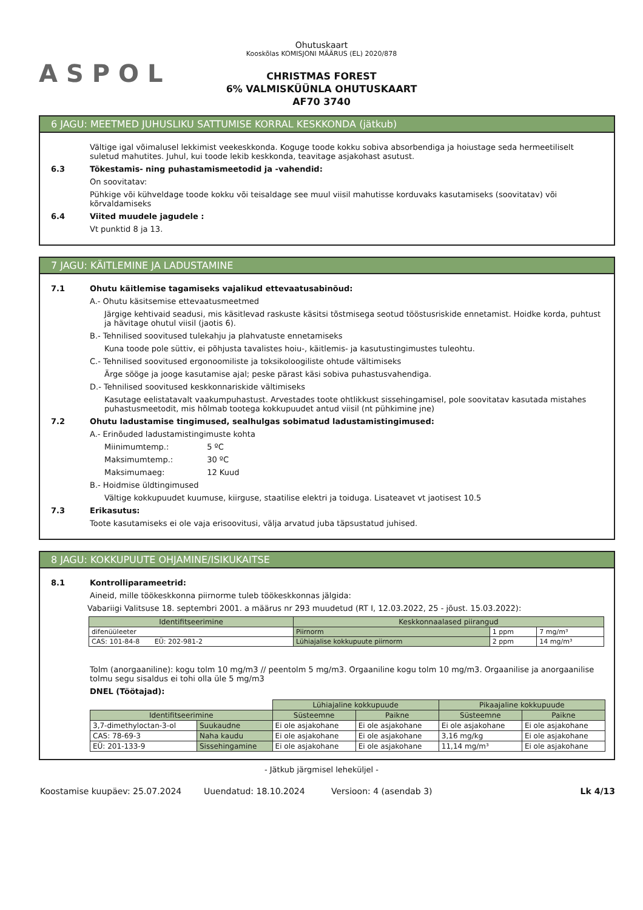ASPOL
Ohutuskaart
Kooskõlas KOMISJONI MÄÄRUS (EL) 2020/878
CHRISTMAS FOREST
6% VALMISKÜÜNLA OHUTUSKAART
AF70 3740
6 JAGU: MEETMED JUHUSLIKU SATTUMISE KORRAL KESKKONDA (jätkub)
Vältige igal võimalusel lekkimist veekeskkonda. Koguge toode kokku sobiva absorbendiga ja hoiustage seda hermeetiliselt suletud mahutites. Juhul, kui toode lekib keskkonda, teavitage asjakohast asutust.
6.3 Tõkestamis- ning puhastamismeetodid ja -vahendid:
On soovitatav:
Pühkige või kühveldage toode kokku või teisaldage see muul viisil mahutisse korduvaks kasutamiseks (soovitatav) või kõrvaldamiseks
6.4 Viited muudele jagudele :
Vt punktid 8 ja 13.
7 JAGU: KÄITLEMINE JA LADUSTAMINE
7.1 Ohutu käitlemise tagamiseks vajalikud ettevaatusabinõud:
A.- Ohutu käsitsemise ettevaatusmeetmed
Järgige kehtivaid seadusi, mis käsitlevad raskuste käsitsi tõstmisega seotud tööstusriskide ennetamist. Hoidke korda, puhtust ja hävitage ohutul viisil (jaotis 6).
B.- Tehnilised soovitused tulekahju ja plahvatuste ennetamiseks
Kuna toode pole süttiv, ei põhjusta tavalistes hoiu-, käitlemis- ja kasutustingimustes tuleohtu.
C.- Tehnilised soovitused ergonoomiliste ja toksikoloogiliste ohtude vältimiseks
Ärge sööge ja jooge kasutamise ajal; peske pärast käsi sobiva puhastusvahendiga.
D.- Tehnilised soovitused keskkonnariskide vältimiseks
Kasutage eelistatavalt vaakumpuhastust. Arvestades toote ohtlikkust sissehingamisel, pole soovitatav kasutada mistahes puhastusmeetodit, mis hõlmab tootega kokkupuudet antud viisil (nt pühkimine jne)
7.2 Ohutu ladustamise tingimused, sealhulgas sobimatud ladustamistingimused:
A.- Erinõuded ladustamistingimuste kohta
Miinimumtemp.: 5 ºC
Maksimumtemp.: 30 ºC
Maksimumaeg: 12 Kuud
B.- Hoidmise üldtingimused
Vältige kokkupuudet kuumuse, kiirguse, staatilise elektri ja toiduga. Lisateavet vt jaotisest 10.5
7.3 Erikasutus:
Toote kasutamiseks ei ole vaja erisoovitusi, välja arvatud juba täpsustatud juhised.
8 JAGU: KOKKUPUUTE OHJAMINE/ISIKUKAITSE
8.1 Kontrolliparameetrid:
Aineid, mille töökeskkonna piirnorme tuleb töökeskkonnas jälgida:
Vabariigi Valitsuse 18. septembri 2001. a määrus nr 293 muudetud (RT I, 12.03.2022, 25 - jõust. 15.03.2022):
| Identifitseerimine | Keskkonnaalased piirangud | | |
| --- | --- | --- | --- |
| difenüüleeter | Piirnorm | 1 ppm | 7 mg/m³ |
| CAS: 101-84-8 EÜ: 202-981-2 | Lühiajalise kokkupuute piirnorm | 2 ppm | 14 mg/m³ |
Tolm (anorgaaniline): kogu tolm 10 mg/m3 // peentolm 5 mg/m3. Orgaaniline kogu tolm 10 mg/m3. Orgaanilise ja anorgaanilise tolmu segu sisaldus ei tohi olla üle 5 mg/m3
DNEL (Töötajad):
| | | Lühiajaline kokkupuude | | Pikaajaline kokkupuude | |
| Identifitseerimine | | Süsteemne | Paikne | Süsteemne | Paikne |
| 3,7-dimethyloctan-3-ol | Suukaudne | Ei ole asjakohane | Ei ole asjakohane | Ei ole asjakohane | Ei ole asjakohane |
| CAS: 78-69-3 | Naha kaudu | Ei ole asjakohane | Ei ole asjakohane | 3,16 mg/kg | Ei ole asjakohane |
| EÜ: 201-133-9 | Sissehingamine | Ei ole asjakohane | Ei ole asjakohane | 11,14 mg/m³ | Ei ole asjakohane |
- Jätkub järgmisel leheküljel -
Koostamise kuupäev: 25.07.2024 Uuendatud: 18.10.2024 Versioon: 4 (asendab 3) Lk 4/13